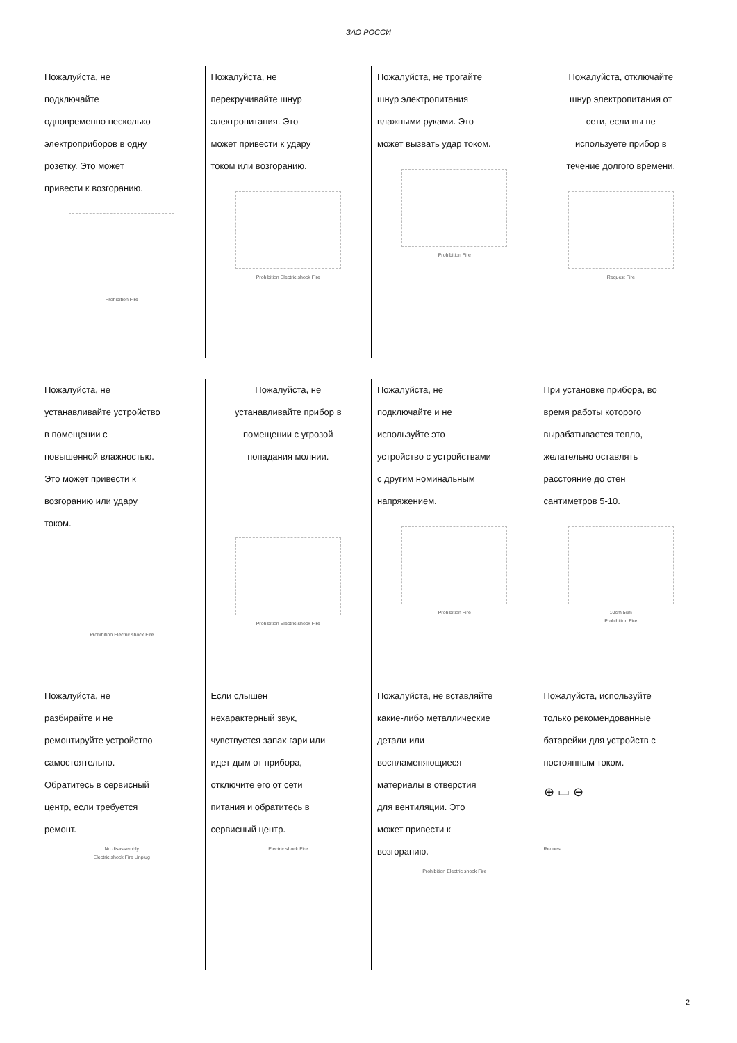ЗАО РОССИ
Пожалуйста, не
подключайте
одновременно несколько
электроприборов в одну
розетку. Это может
привести к возгоранию.
Prohibition Fire
Пожалуйста, не
перекручивайте шнур
электропитания. Это
может привести к удару
током или возгоранию.
Prohibition Electric shock Fire
Пожалуйста, не трогайте
шнур электропитания
влажными руками. Это
может вызвать удар током.
Prohibition Fire
Пожалуйста, отключайте
шнур электропитания от
сети, если вы не
используете прибор в
течение долгого времени.
Request Fire
Пожалуйста, не
устанавливайте устройство
в помещении с
повышенной влажностью.
Это может привести к
возгоранию или удару
током.
Prohibition Electric shock Fire
Пожалуйста, не
устанавливайте прибор в
помещении с угрозой
попадания молнии.
Prohibition Electric shock Fire
Пожалуйста, не
подключайте и не
используйте это
устройство с устройствами
с другим номинальным
напряжением.
Prohibition Fire
При установке прибора, во
время работы которого
вырабатывается тепло,
желательно оставлять
расстояние до стен
сантиметров 5-10.
10cm 5cm
Prohibition Fire
Пожалуйста, не
разбирайте и не
ремонтируйте устройство
самостоятельно.
Обратитесь в сервисный
центр, если требуется
ремонт.
No disassembly
Electric shock Fire Unplug
Если слышен
нехарактерный звук,
чувствуется запах гари или
идет дым от прибора,
отключите его от сети
питания и обратитесь в
сервисный центр.
Electric shock Fire
Пожалуйста, не вставляйте
какие-либо металлические
детали или
воспламеняющиеся
материалы в отверстия
для вентиляции. Это
может привести к
возгоранию.
Prohibition Electric shock Fire
Пожалуйста, используйте
только рекомендованные
батарейки для устройств с
постоянным током.
⊕ ▭ ⊖
Request
2